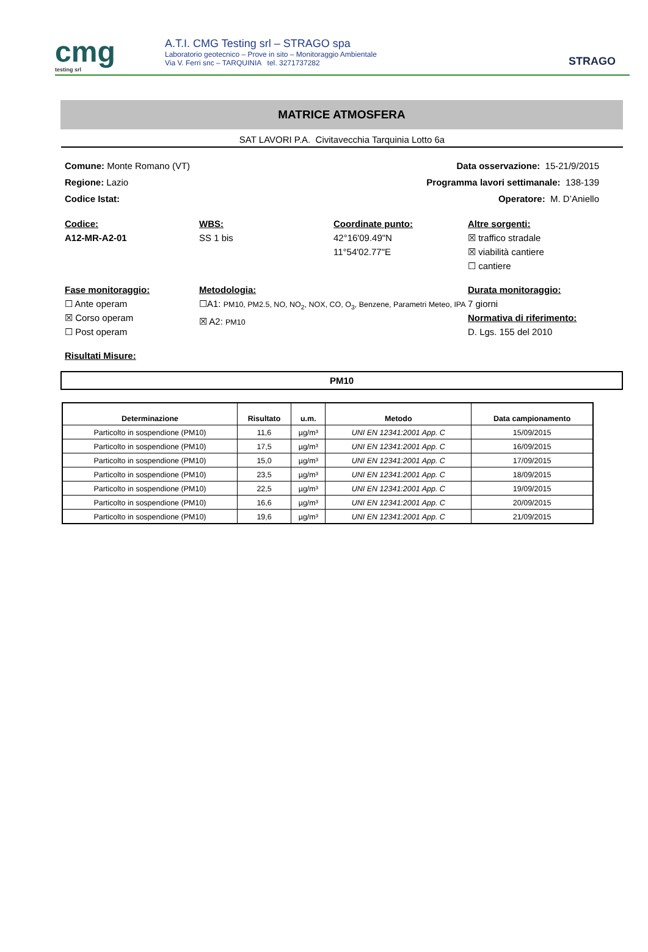cmg
testing srl
A.T.I. CMG Testing srl – STRAGO spa
Laboratorio geotecnico – Prove in sito – Monitoraggio Ambientale
Via V. Ferri snc – TARQUINIA tel. 3271737282
STRAGO
MATRICE ATMOSFERA
SAT LAVORI P.A. Civitavecchia Tarquinia Lotto 6a
Comune: Monte Romano (VT) Data osservazione: 15-21/9/2015
Regione: Lazio Programma lavori settimanale: 138-139
Codice Istat: Operatore: M. D’Aniello
Codice:
A12-MR-A2-01
WBS:
SS 1 bis
Coordinate punto:
42°16'09.49"N
11°54'02.77"E
Altre sorgenti:
☒ traffico stradale
☒ viabilità cantiere
☐ cantiere
Fase monitoraggio:
☐ Ante operam
☒ Corso operam
☐ Post operam
Metodologia:
☐A1: PM10, PM2.5, NO, NO<sub>2</sub>, NOX, CO, O<sub>3</sub>, Benzene, Parametri Meteo, IPA
☒ A2: PM10
Durata monitoraggio:
7 giorni
Normativa di riferimento:
D. Lgs. 155 del 2010
Risultati Misure:
PM10
| Determinazione | Risultato | u.m. | Metodo | Data campionamento |
| --- | --- | --- | --- | --- |
| Particolto in sospendione (PM10) | 11,6 | µg/m³ | UNI EN 12341:2001 App. C | 15/09/2015 |
| Particolto in sospendione (PM10) | 17,5 | µg/m³ | UNI EN 12341:2001 App. C | 16/09/2015 |
| Particolto in sospendione (PM10) | 15,0 | µg/m³ | UNI EN 12341:2001 App. C | 17/09/2015 |
| Particolto in sospendione (PM10) | 23,5 | µg/m³ | UNI EN 12341:2001 App. C | 18/09/2015 |
| Particolto in sospendione (PM10) | 22,5 | µg/m³ | UNI EN 12341:2001 App. C | 19/09/2015 |
| Particolto in sospendione (PM10) | 16,6 | µg/m³ | UNI EN 12341:2001 App. C | 20/09/2015 |
| Particolto in sospendione (PM10) | 19,6 | µg/m³ | UNI EN 12341:2001 App. C | 21/09/2015 |